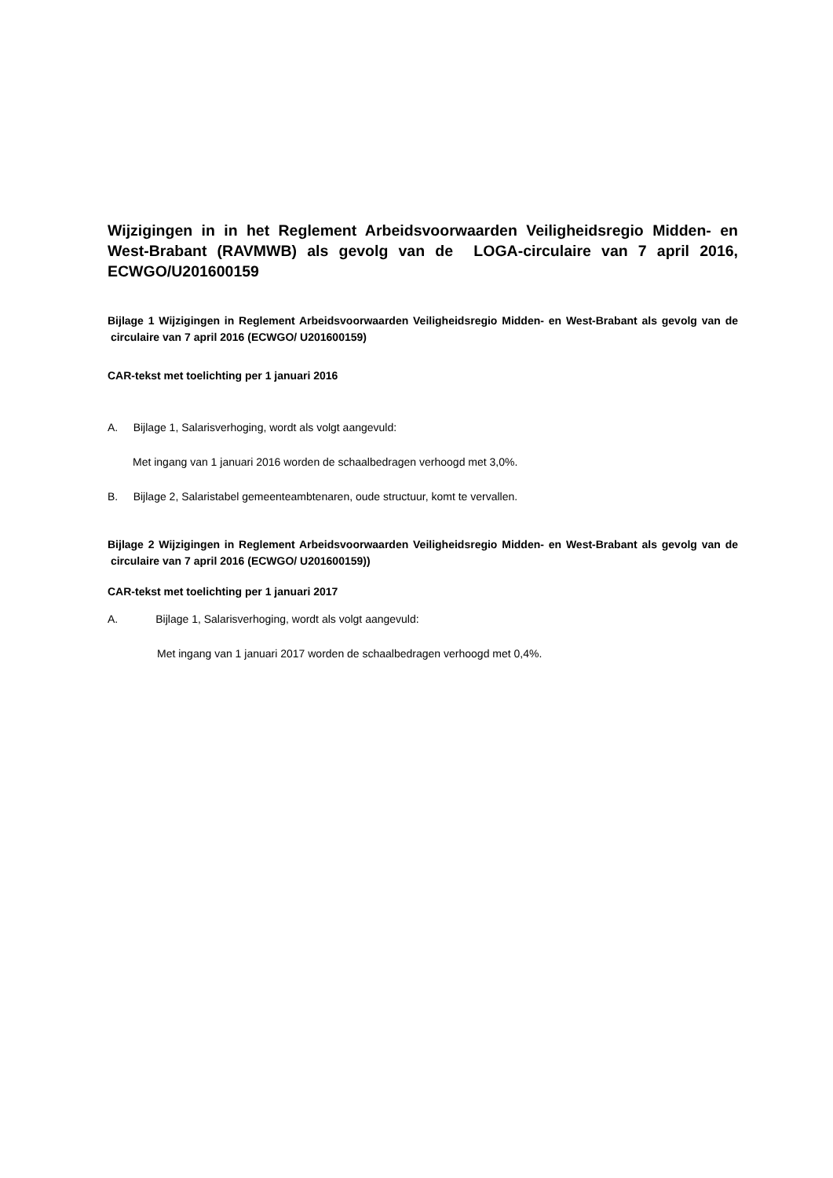Wijzigingen in in het Reglement Arbeidsvoorwaarden Veiligheidsregio Midden- en West-Brabant (RAVMWB) als gevolg van de LOGA-circulaire van 7 april 2016, ECWGO/U201600159
Bijlage 1 Wijzigingen in Reglement Arbeidsvoorwaarden Veiligheidsregio Midden- en West-Brabant als gevolg van de circulaire van 7 april 2016 (ECWGO/ U201600159)
CAR-tekst met toelichting per 1 januari 2016
A. Bijlage 1, Salarisverhoging, wordt als volgt aangevuld:
Met ingang van 1 januari 2016 worden de schaalbedragen verhoogd met 3,0%.
B. Bijlage 2, Salaristabel gemeenteambtenaren, oude structuur, komt te vervallen.
Bijlage 2 Wijzigingen in Reglement Arbeidsvoorwaarden Veiligheidsregio Midden- en West-Brabant als gevolg van de circulaire van 7 april 2016 (ECWGO/ U201600159))
CAR-tekst met toelichting per 1 januari 2017
A. Bijlage 1, Salarisverhoging, wordt als volgt aangevuld:
Met ingang van 1 januari 2017 worden de schaalbedragen verhoogd met 0,4%.